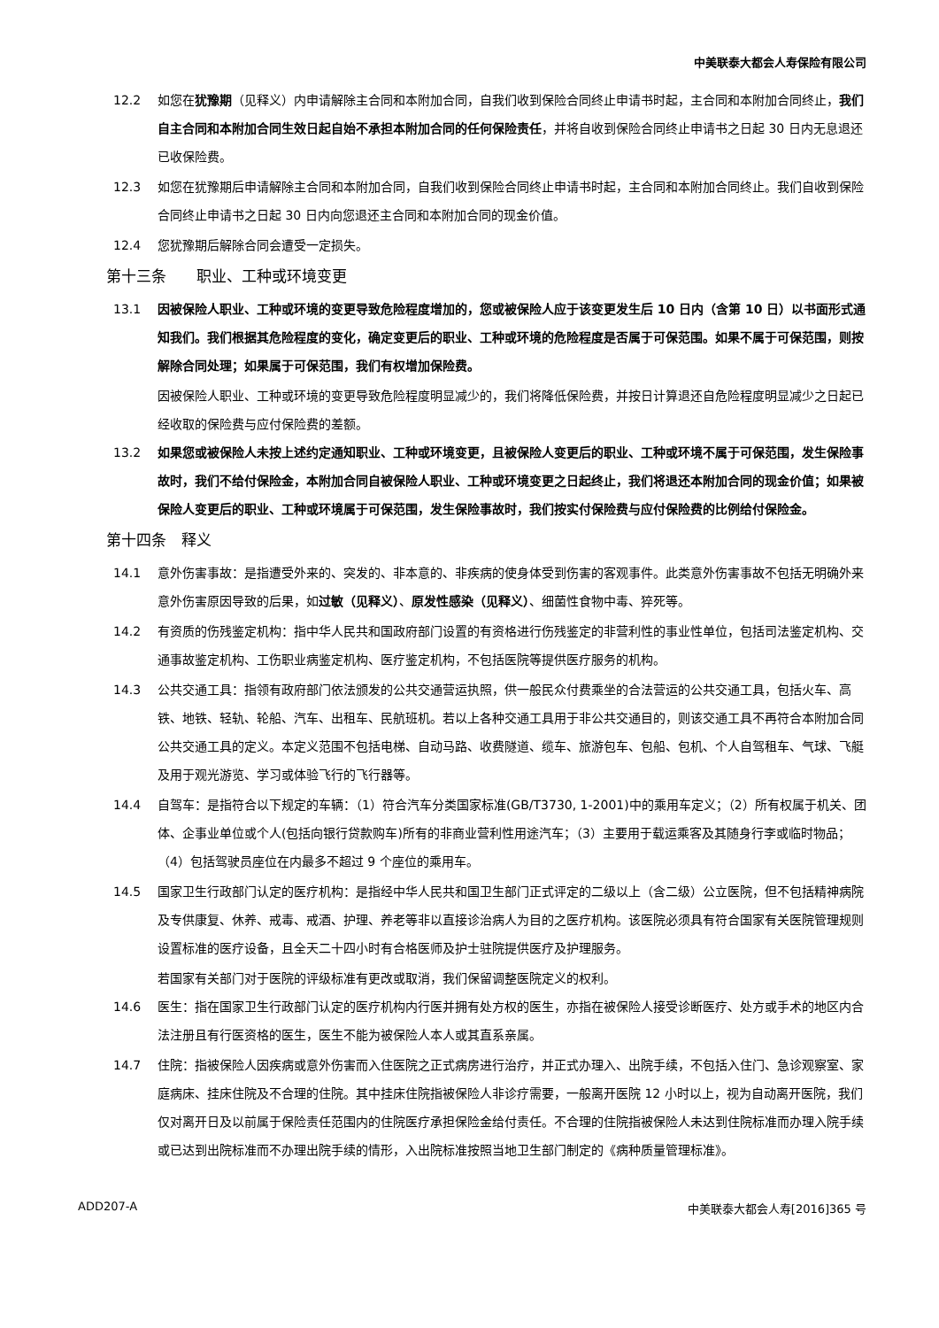中美联泰大都会人寿保险有限公司
12.2 如您在犹豫期（见释义）内申请解除主合同和本附加合同，自我们收到保险合同终止申请书时起，主合同和本附加合同终止，我们自主合同和本附加合同生效日起自始不承担本附加合同的任何保险责任，并将自收到保险合同终止申请书之日起 30 日内无息退还已收保险费。
12.3 如您在犹豫期后申请解除主合同和本附加合同，自我们收到保险合同终止申请书时起，主合同和本附加合同终止。我们自收到保险合同终止申请书之日起 30 日内向您退还主合同和本附加合同的现金价值。
12.4 您犹豫期后解除合同会遭受一定损失。
第十三条　　职业、工种或环境变更
13.1 因被保险人职业、工种或环境的变更导致危险程度增加的，您或被保险人应于该变更发生后 10 日内（含第 10 日）以书面形式通知我们。我们根据其危险程度的变化，确定变更后的职业、工种或环境的危险程度是否属于可保范围。如果不属于可保范围，则按解除合同处理；如果属于可保范围，我们有权增加保险费。
因被保险人职业、工种或环境的变更导致危险程度明显减少的，我们将降低保险费，并按日计算退还自危险程度明显减少之日起已经收取的保险费与应付保险费的差额。
13.2 如果您或被保险人未按上述约定通知职业、工种或环境变更，且被保险人变更后的职业、工种或环境不属于可保范围，发生保险事故时，我们不给付保险金，本附加合同自被保险人职业、工种或环境变更之日起终止，我们将退还本附加合同的现金价值；如果被保险人变更后的职业、工种或环境属于可保范围，发生保险事故时，我们按实付保险费与应付保险费的比例给付保险金。
第十四条　释义
14.1 意外伤害事故：是指遭受外来的、突发的、非本意的、非疾病的使身体受到伤害的客观事件。此类意外伤害事故不包括无明确外来意外伤害原因导致的后果，如过敏（见释义）、原发性感染（见释义）、细菌性食物中毒、猝死等。
14.2 有资质的伤残鉴定机构：指中华人民共和国政府部门设置的有资格进行伤残鉴定的非营利性的事业性单位，包括司法鉴定机构、交通事故鉴定机构、工伤职业病鉴定机构、医疗鉴定机构，不包括医院等提供医疗服务的机构。
14.3 公共交通工具：指领有政府部门依法颁发的公共交通营运执照，供一般民众付费乘坐的合法营运的公共交通工具，包括火车、高铁、地铁、轻轨、轮船、汽车、出租车、民航班机。若以上各种交通工具用于非公共交通目的，则该交通工具不再符合本附加合同公共交通工具的定义。本定义范围不包括电梯、自动马路、收费隧道、缆车、旅游包车、包船、包机、个人自驾租车、气球、飞艇及用于观光游览、学习或体验飞行的飞行器等。
14.4 自驾车：是指符合以下规定的车辆：（1）符合汽车分类国家标准(GB/T3730, 1-2001)中的乘用车定义；（2）所有权属于机关、团体、企事业单位或个人(包括向银行贷款购车)所有的非商业营利性用途汽车；（3）主要用于载运乘客及其随身行李或临时物品；（4）包括驾驶员座位在内最多不超过 9 个座位的乘用车。
14.5 国家卫生行政部门认定的医疗机构：是指经中华人民共和国卫生部门正式评定的二级以上（含二级）公立医院，但不包括精神病院及专供康复、休养、戒毒、戒酒、护理、养老等非以直接诊治病人为目的之医疗机构。该医院必须具有符合国家有关医院管理规则设置标准的医疗设备，且全天二十四小时有合格医师及护士驻院提供医疗及护理服务。
若国家有关部门对于医院的评级标准有更改或取消，我们保留调整医院定义的权利。
14.6 医生：指在国家卫生行政部门认定的医疗机构内行医并拥有处方权的医生，亦指在被保险人接受诊断医疗、处方或手术的地区内合法注册且有行医资格的医生，医生不能为被保险人本人或其直系亲属。
14.7 住院：指被保险人因疾病或意外伤害而入住医院之正式病房进行治疗，并正式办理入、出院手续，不包括入住门、急诊观察室、家庭病床、挂床住院及不合理的住院。其中挂床住院指被保险人非诊疗需要，一般离开医院 12 小时以上，视为自动离开医院，我们仅对离开日及以前属于保险责任范围内的住院医疗承担保险金给付责任。不合理的住院指被保险人未达到住院标准而办理入院手续或已达到出院标准而不办理出院手续的情形，入出院标准按照当地卫生部门制定的《病种质量管理标准》。
ADD207-A 中美联泰大都会人寿[2016]365 号